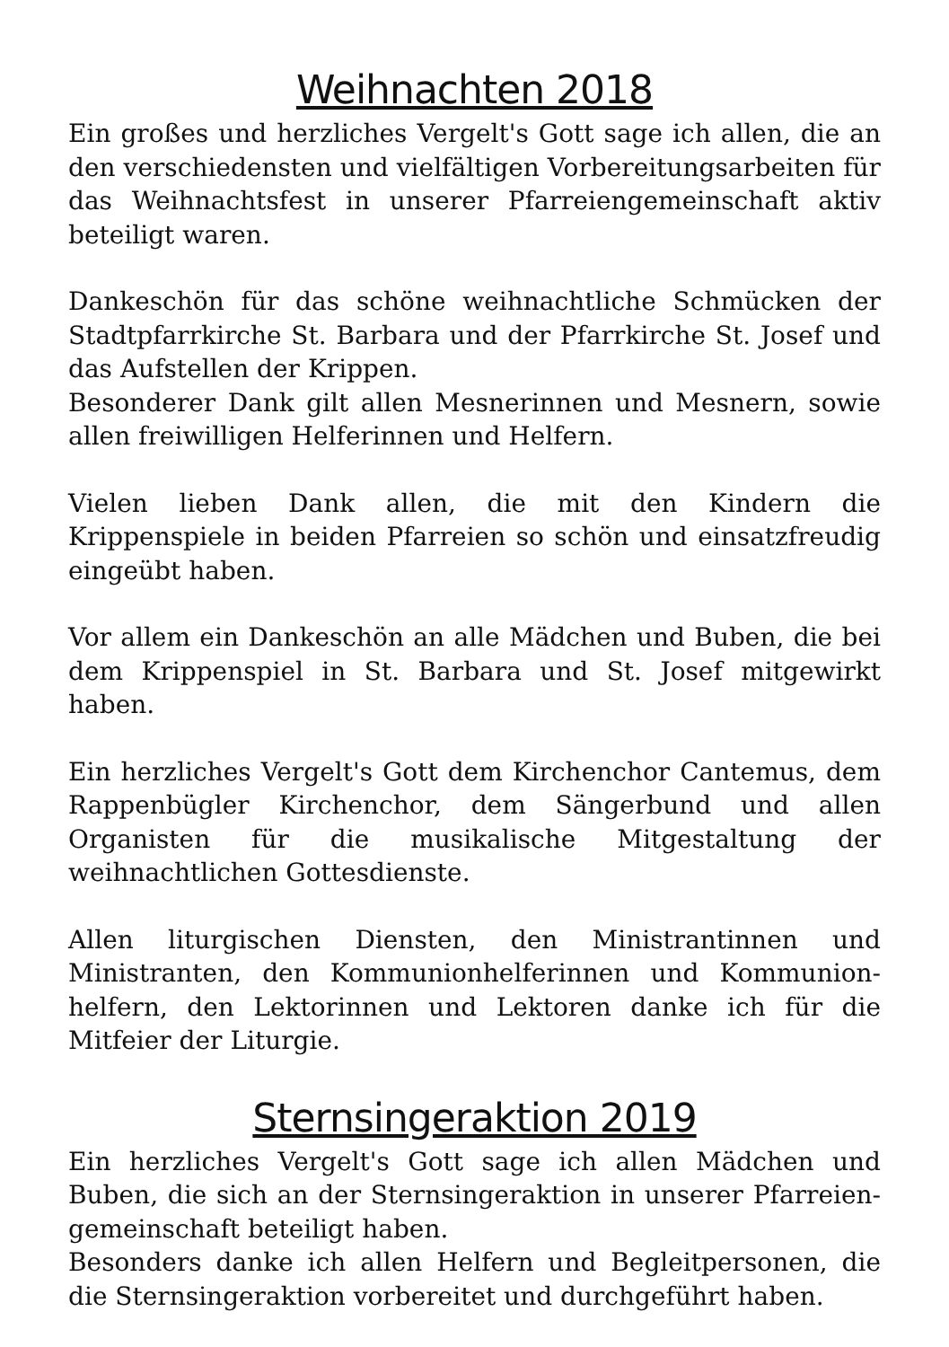Weihnachten 2018
Ein großes und herzliches Vergelt's Gott sage ich allen, die an den verschiedensten und vielfältigen Vorbereitungsarbeiten für das Weihnachtsfest in unserer Pfarreiengemeinschaft aktiv beteiligt waren.
Dankeschön für das schöne weihnachtliche Schmücken der Stadtpfarrkirche St. Barbara und der Pfarrkirche St. Josef und das Aufstellen der Krippen.
Besonderer Dank gilt allen Mesnerinnen und Mesnern, sowie allen freiwilligen Helferinnen und Helfern.
Vielen lieben Dank allen, die mit den Kindern die Krippenspiele in beiden Pfarreien so schön und einsatzfreudig eingeübt haben.
Vor allem ein Dankeschön an alle Mädchen und Buben, die bei dem Krippenspiel in St. Barbara und St. Josef mitgewirkt haben.
Ein herzliches Vergelt's Gott dem Kirchenchor Cantemus, dem Rappenbügler Kirchenchor, dem Sängerbund und allen Organisten für die musikalische Mitgestaltung der weihnachtlichen Gottesdienste.
Allen liturgischen Diensten, den Ministrantinnen und Ministranten, den Kommunionhelferinnen und Kommunion-helfern, den Lektorinnen und Lektoren danke ich für die Mitfeier der Liturgie.
Sternsingeraktion 2019
Ein herzliches Vergelt's Gott sage ich allen Mädchen und Buben, die sich an der Sternsingeraktion in unserer Pfarreien-gemeinschaft beteiligt haben.
Besonders danke ich allen Helfern und Begleitpersonen, die die Sternsingeraktion vorbereitet und durchgeführt haben.